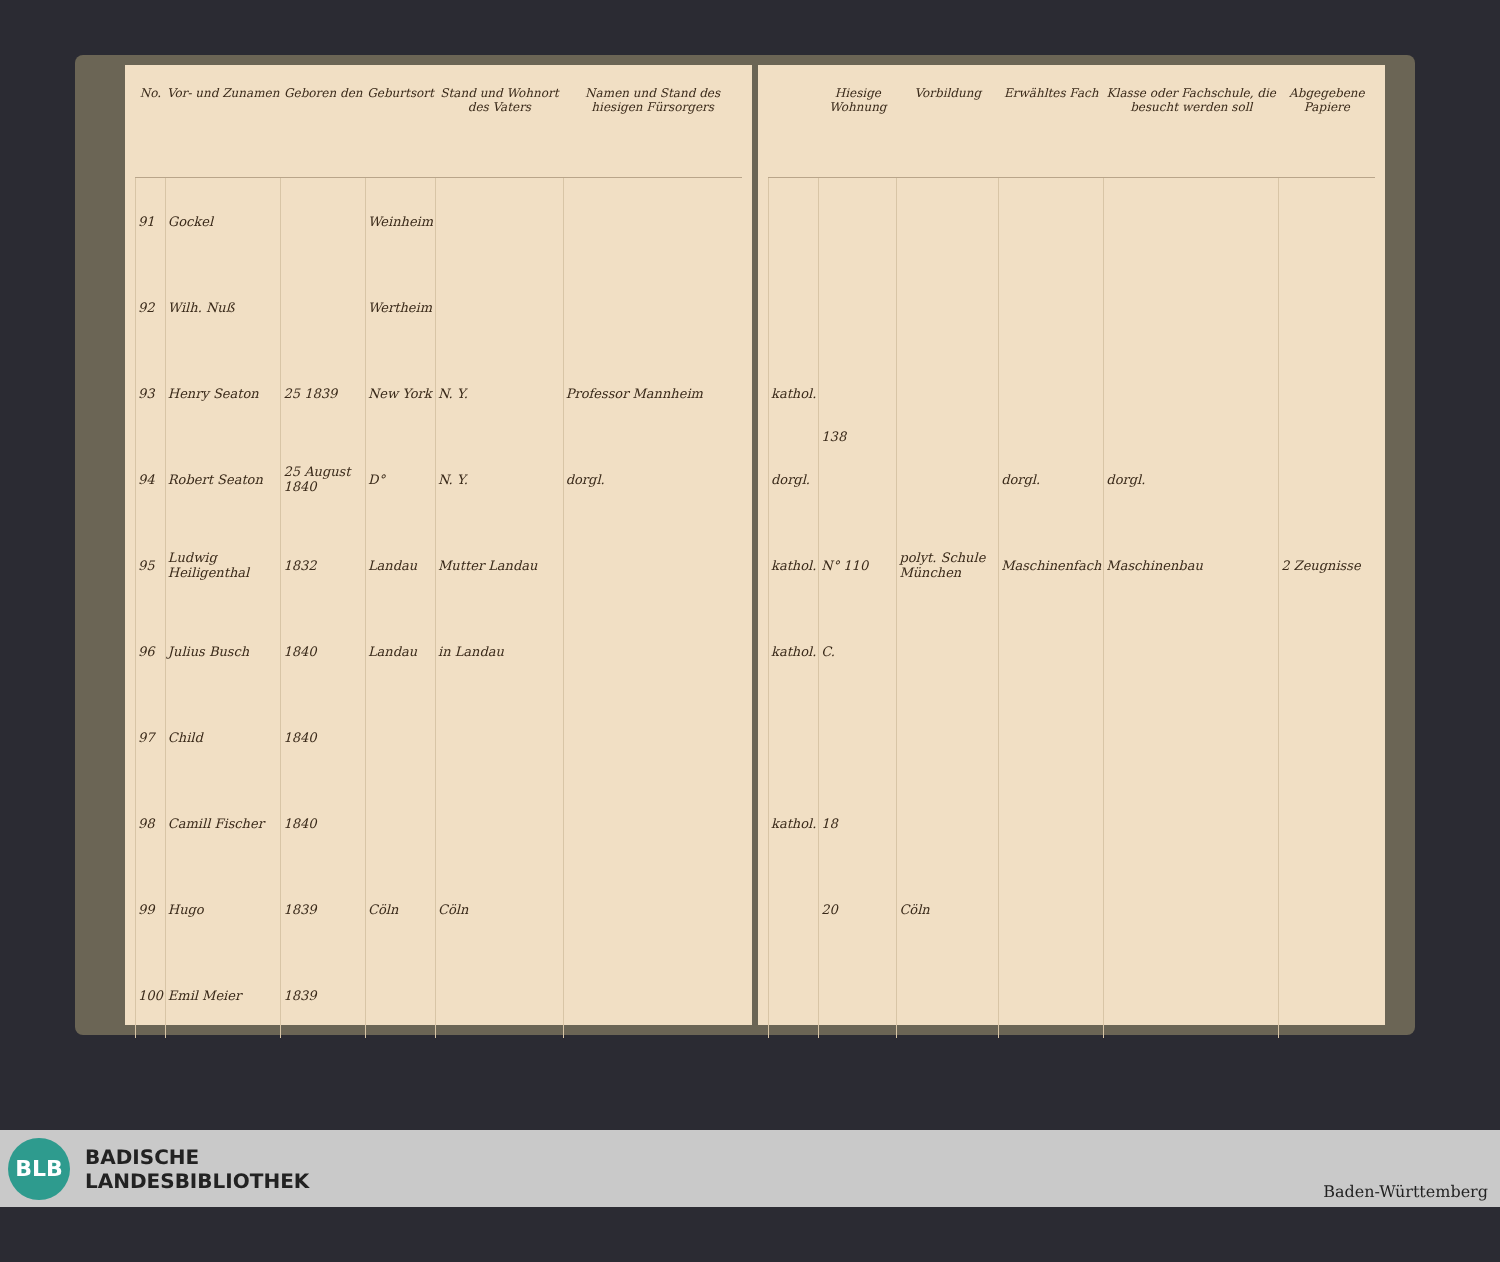| No. | Vor- und Zunamen | Geboren den | Geburtsort | Stand und Wohnort des Vaters | Namen und Stand des hiesigen Fürsorgers |
| --- | --- | --- | --- | --- | --- |
| 91 | Gockel | | Weinheim | | |
| 92 | Wilh. Nuß | | Wertheim | | |
| 93 | Henry Seaton | 25 1839 | New York | N. Y. | Professor Mannheim |
| 94 | Robert Seaton | 25 August 1840 | D° | N. Y. | dorgl. |
| 95 | Ludwig Heiligenthal | 1832 | Landau | Mutter Landau | |
| 96 | Julius Busch | 1840 | Landau | in Landau | |
| 97 | Child | 1840 | | | |
| 98 | Camill Fischer | 1840 | | | |
| 99 | Hugo | 1839 | Cöln | Cöln | |
| 100 | Emil Meier | 1839 | | | |
| | Hiesige Wohnung | Vorbildung | Erwähltes Fach | Klasse oder Fachschule, die besucht werden soll | Abgegebene Papiere |
| --- | --- | --- | --- | --- | --- |
| kathol. | 138 | | | | |
| dorgl. | | | dorgl. | dorgl. | |
| kathol. | N° 110 | polyt. Schule München | Maschinenfach | Maschinenbau | 2 Zeugnisse |
| kathol. | C. | | | | |
| kathol. | 18 | | | | |
| | 20 | Cöln | | | |
BLB
BADISCHE
LANDESBIBLIOTHEK
Baden-Württemberg